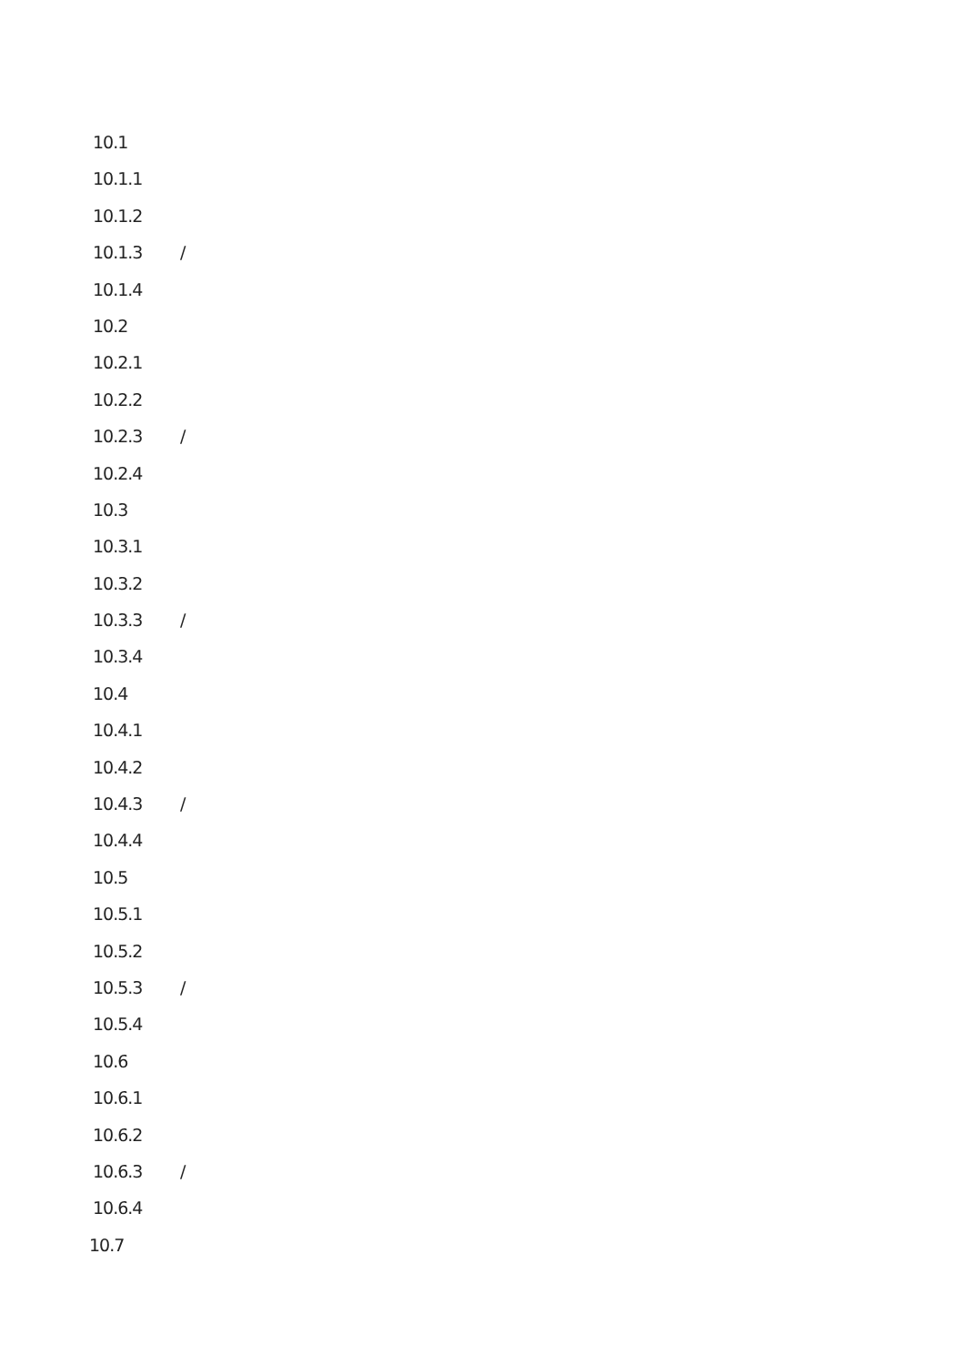10.1
10.1.1
10.1.2
10.1.3 /
10.1.4
10.2
10.2.1
10.2.2
10.2.3 /
10.2.4
10.3
10.3.1
10.3.2
10.3.3 /
10.3.4
10.4
10.4.1
10.4.2
10.4.3 /
10.4.4
10.5
10.5.1
10.5.2
10.5.3 /
10.5.4
10.6
10.6.1
10.6.2
10.6.3 /
10.6.4
10.7